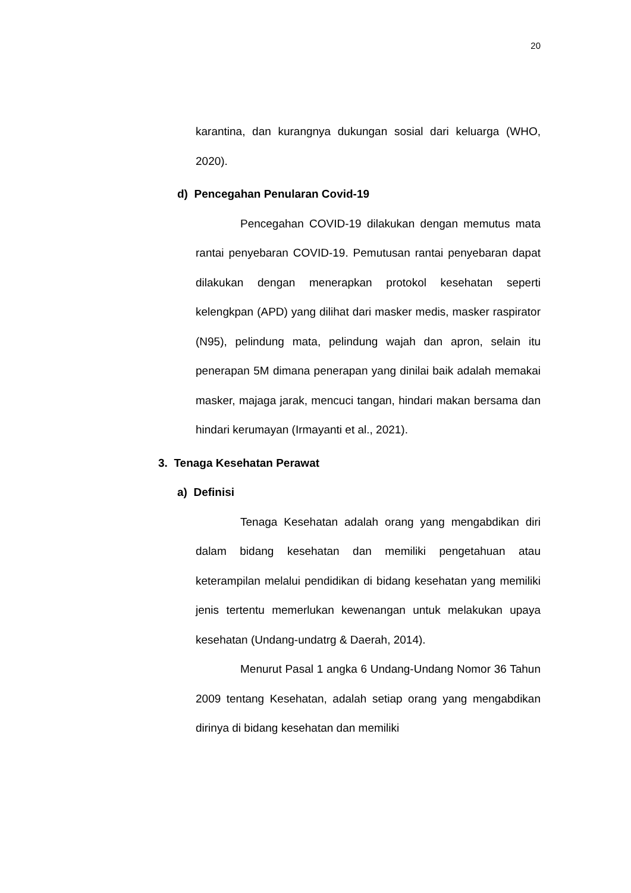20
karantina, dan kurangnya dukungan sosial dari keluarga (WHO, 2020).
d) Pencegahan Penularan Covid-19
Pencegahan COVID-19 dilakukan dengan memutus mata rantai penyebaran COVID-19. Pemutusan rantai penyebaran dapat dilakukan dengan menerapkan protokol kesehatan seperti kelengkpan (APD) yang dilihat dari masker medis, masker raspirator (N95), pelindung mata, pelindung wajah dan apron, selain itu penerapan 5M dimana penerapan yang dinilai baik adalah memakai masker, majaga jarak, mencuci tangan, hindari makan bersama dan hindari kerumayan (Irmayanti et al., 2021).
3. Tenaga Kesehatan Perawat
a) Definisi
Tenaga Kesehatan adalah orang yang mengabdikan diri dalam bidang kesehatan dan memiliki pengetahuan atau keterampilan melalui pendidikan di bidang kesehatan yang memiliki jenis tertentu memerlukan kewenangan untuk melakukan upaya kesehatan (Undang-undatrg & Daerah, 2014).
Menurut Pasal 1 angka 6 Undang-Undang Nomor 36 Tahun 2009 tentang Kesehatan, adalah setiap orang yang mengabdikan dirinya di bidang kesehatan dan memiliki